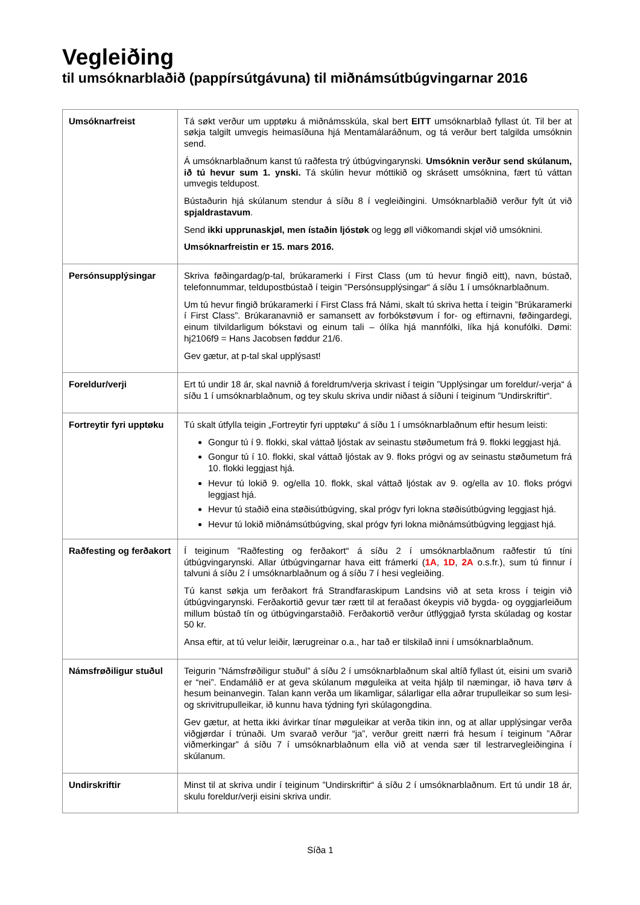Vegleiðing
til umsóknarblaðið (pappírsútgávuna) til miðnámsútbúgvingarnar 2016
| Umsóknarfreist | Tá søkt verður um upptøku á miðnámsskúla, skal bert EITT umsóknarblað fyllast út. Til ber at søkja talgilt umvegis heimasíðuna hjá Mentamálaráðnum, og tá verður bert talgilda umsóknin send. Á umsóknarblaðnum kanst tú raðfesta trý útbúgvingarynski. Umsóknin verður send skúlanum, ið tú hevur sum 1. ynski. Tá skúlin hevur móttikið og skrásett umsóknina, fært tú váttan umvegis teldupost. Bústaðurin hjá skúlanum stendur á síðu 8 í vegleiðingini. Umsóknarblaðið verður fylt út við spjaldrastavum . Send ikki upprunaskjøl, men ístaðin ljóstøk og legg øll viðkomandi skjøl við umsóknini. Umsóknarfreistin er 15. mars 2016. |
| Persónsupplýsingar | Skriva føðingardag/p-tal, brúkaramerki í First Class (um tú hevur fingið eitt), navn, bústað, telefonnummar, teldupostbústað í teigin ”Persónsupplýsingar“ á síðu 1 í umsóknarblaðnum. Um tú hevur fingið brúkaramerki í First Class frá Námi, skalt tú skriva hetta í teigin ”Brúkaramerki í First Class”. Brúkaranavnið er samansett av forbókstøvum í for- og eftirnavni, føðingardegi, einum tilvildarligum bókstavi og einum tali – ólíka hjá mannfólki, líka hjá konufólki. Dømi: hj2106f9 = Hans Jacobsen føddur 21/6. Gev gætur, at p-tal skal upplýsast! |
| Foreldur/verji | Ert tú undir 18 ár, skal navnið á foreldrum/verja skrivast í teigin ”Upplýsingar um foreldur/-verja“ á síðu 1 í umsóknarblaðnum, og tey skulu skriva undir niðast á síðuni í teiginum ”Undirskriftir“. |
| Fortreytir fyri upptøku | Tú skalt útfylla teigin „Fortreytir fyri upptøku“ á síðu 1 í umsóknarblaðnum eftir hesum leisti: Gongur tú í 9. flokki, skal váttað ljóstak av seinastu støðumetum frá 9. flokki leggjast hjá. Gongur tú í 10. flokki, skal váttað ljóstak av 9. floks prógvi og av seinastu støðumetum frá 10. flokki leggjast hjá. Hevur tú lokið 9. og/ella 10. flokk, skal váttað ljóstak av 9. og/ella av 10. floks prógvi leggjast hjá. Hevur tú staðið eina støðisútbúgving, skal prógv fyri lokna støðisútbúgving leggjast hjá. Hevur tú lokið miðnámsútbúgving, skal prógv fyri lokna miðnámsútbúgving leggjast hjá. |
| Raðfesting og ferðakort | Í teiginum ”Raðfesting og ferðakort“ á síðu 2 í umsóknarblaðnum raðfestir tú tíni útbúgvingarynski. Allar útbúgvingarnar hava eitt frámerki ( 1A , 1D , 2A o.s.fr.), sum tú finnur í talvuni á síðu 2 í umsóknarblaðnum og á síðu 7 í hesi vegleiðing. Tú kanst søkja um ferðakort frá Strandfaraskipum Landsins við at seta kross í teigin við útbúgvingarynski. Ferðakortið gevur tær rætt til at feraðast ókeypis við bygda- og oyggjarleiðum millum bústað tín og útbúgvingarstaðið. Ferðakortið verður útflýggjað fyrsta skúladag og kostar 50 kr. Ansa eftir, at tú velur leiðir, lærugreinar o.a., har tað er tilskilað inni í umsóknarblaðnum. |
| Námsfrøðiligur stuðul | Teigurin ”Námsfrøðiligur stuðul” á síðu 2 í umsóknarblaðnum skal altíð fyllast út, eisini um svarið er “nei”. Endamálið er at geva skúlanum møguleika at veita hjálp til næmingar, ið hava tørv á hesum beinanvegin. Talan kann verða um likamligar, sálarligar ella aðrar trupulleikar so sum lesi- og skrivitrupulleikar, ið kunnu hava týdning fyri skúlagongdina. Gev gætur, at hetta ikki ávirkar tínar møguleikar at verða tikin inn, og at allar upplýsingar verða viðgjørdar í trúnaði. Um svarað verður “ja”, verður greitt nærri frá hesum í teiginum ”Aðrar viðmerkingar” á síðu 7 í umsóknarblaðnum ella við at venda sær til lestrarvegleiðingina í skúlanum. |
| Undirskriftir | Minst til at skriva undir í teiginum ”Undirskriftir“ á síðu 2 í umsóknarblaðnum. Ert tú undir 18 ár, skulu foreldur/verji eisini skriva undir. |
Síða 1